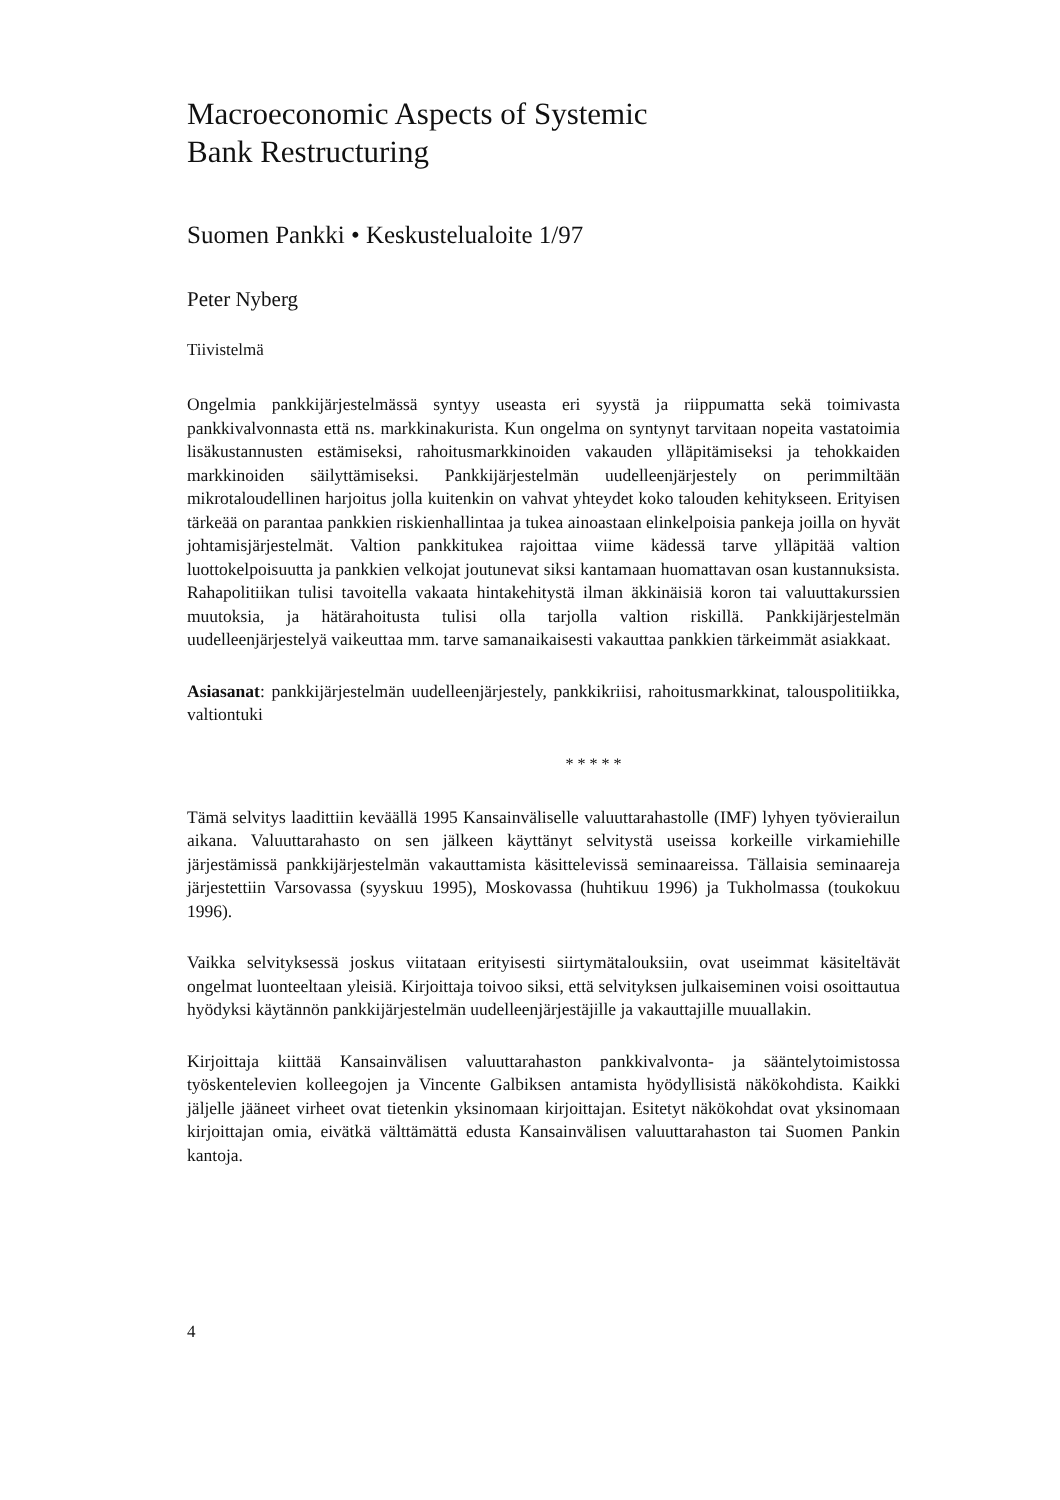Macroeconomic Aspects of Systemic
Bank Restructuring
Suomen Pankki • Keskustelualoite 1/97
Peter Nyberg
Tiivistelmä
Ongelmia pankkijärjestelmässä syntyy useasta eri syystä ja riippumatta sekä toimivasta pankkivalvonnasta että ns. markkinakurista. Kun ongelma on syntynyt tarvitaan nopeita vastatoimia lisäkustannusten estämiseksi, rahoitusmarkkinoiden vakauden ylläpitämiseksi ja tehokkaiden markkinoiden säilyttämiseksi. Pankkijärjestelmän uudelleenjärjestely on perimmiltään mikrotaloudellinen harjoitus jolla kuitenkin on vahvat yhteydet koko talouden kehitykseen. Erityisen tärkeää on parantaa pankkien riskienhallintaa ja tukea ainoastaan elinkelpoisia pankeja joilla on hyvät johtamisjärjestelmät. Valtion pankkitukea rajoittaa viime kädessä tarve ylläpitää valtion luottokelpoisuutta ja pankkien velkojat joutunevat siksi kantamaan huomattavan osan kustannuksista. Rahapolitiikan tulisi tavoitella vakaata hintakehitystä ilman äkkinäisiä koron tai valuuttakurssien muutoksia, ja hätärahoitusta tulisi olla tarjolla valtion riskillä. Pankkijärjestelmän uudelleenjärjestelyä vaikeuttaa mm. tarve samanaikaisesti vakauttaa pankkien tärkeimmät asiakkaat.
Asiasanat: pankkijärjestelmän uudelleenjärjestely, pankkikriisi, rahoitusmarkkinat, talouspolitiikka, valtiontuki
* * * * *
Tämä selvitys laadittiin keväällä 1995 Kansainväliselle valuuttarahastolle (IMF) lyhyen työvierailun aikana. Valuuttarahasto on sen jälkeen käyttänyt selvitystä useissa korkeille virkamiehille järjestämissä pankkijärjestelmän vakauttamista käsittelevissä seminaareissa. Tällaisia seminaareja järjestettiin Varsovassa (syyskuu 1995), Moskovassa (huhtikuu 1996) ja Tukholmassa (toukokuu 1996).
Vaikka selvityksessä joskus viitataan erityisesti siirtymätalouksiin, ovat useimmat käsiteltävät ongelmat luonteeltaan yleisiä. Kirjoittaja toivoo siksi, että selvityksen julkaiseminen voisi osoittautua hyödyksi käytännön pankkijärjestelmän uudelleenjärjestäjille ja vakauttajille muuallakin.
Kirjoittaja kiittää Kansainvälisen valuuttarahaston pankkivalvonta- ja sääntelytoimistossa työskentelevien kolleegojen ja Vincente Galbiksen antamista hyödyllisistä näkökohdista. Kaikki jäljelle jääneet virheet ovat tietenkin yksinomaan kirjoittajan. Esitetyt näkökohdat ovat yksinomaan kirjoittajan omia, eivätkä välttämättä edusta Kansainvälisen valuuttarahaston tai Suomen Pankin kantoja.
4